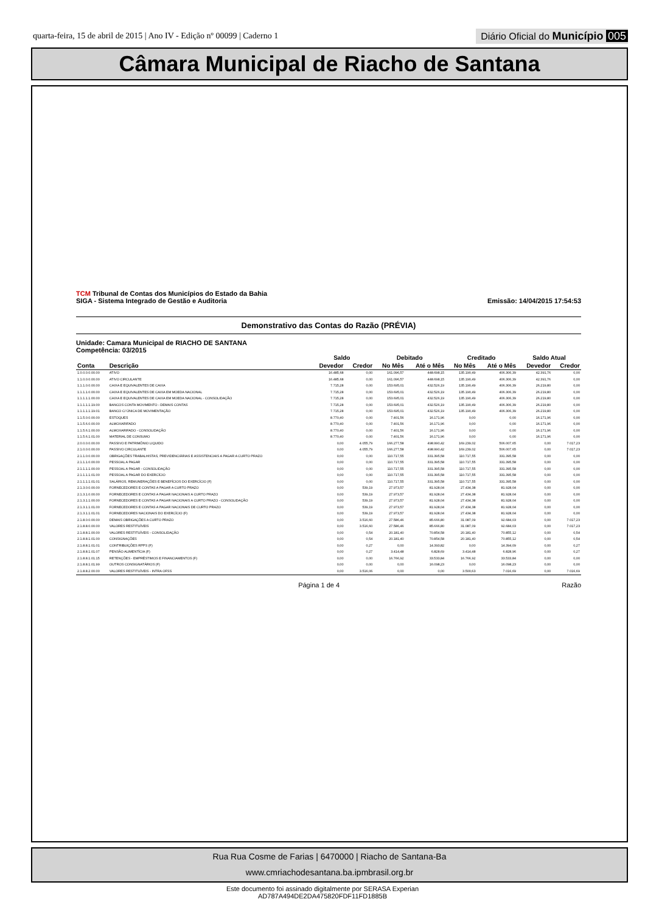quarta-feira, 15 de abril de 2015 | Ano IV - Edição nº 00099 | Caderno 1
Diário Oficial do Município 005
Câmara Municipal de Riacho de Santana
TCM Tribunal de Contas dos Municípios do Estado da Bahia
SIGA - Sistema Integrado de Gestão e Auditoria
Emissão: 14/04/2015 17:54:53
Demonstrativo das Contas do Razão (PRÉVIA)
Unidade: Camara Municipal de RIACHO DE SANTANA
Competência: 03/2015
| | | Saldo | | Debitado | | Creditado | | Saldo Atual | |
| --- | --- | --- | --- | --- | --- | --- | --- | --- | --- |
| Conta | Descrição | Devedor | Credor | No Mês | Até o Mês | No Mês | Até o Mês | Devedor | Credor |
| 1.0.0.0.0.00.00 | ATIVO | 16.485,68 | 0,00 | 161.096,57 | 448.698,15 | 135.190,49 | 406.306,39 | 42.391,76 | 0,00 |
| 1.1.0.0.0.00.00 | ATIVO CIRCULANTE | 16.485,68 | 0,00 | 161.096,57 | 448.698,15 | 135.190,49 | 406.306,39 | 42.391,76 | 0,00 |
| 1.1.1.0.0.00.00 | CAIXA E EQUIVALENTES DE CAIXA | 7.715,28 | 0,00 | 153.695,01 | 432.526,19 | 135.190,49 | 406.306,39 | 26.219,80 | 0,00 |
| 1.1.1.1.0.00.00 | CAIXA E EQUIVALENTES DE CAIXA EM MOEDA NACIONAL | 7.715,28 | 0,00 | 153.695,01 | 432.526,19 | 135.190,49 | 406.306,39 | 26.219,80 | 0,00 |
| 1.1.1.1.1.00.00 | CAIXA E EQUIVALENTES DE CAIXA EM MOEDA NACIONAL - CONSOLIDAÇÃO | 7.715,28 | 0,00 | 153.695,01 | 432.526,19 | 135.190,49 | 406.306,39 | 26.219,80 | 0,00 |
| 1.1.1.1.1.19.00 | BANCOS CONTA MOVIMENTO - DEMAIS CONTAS | 7.715,28 | 0,00 | 153.695,01 | 432.526,19 | 135.190,49 | 406.306,39 | 26.219,80 | 0,00 |
| 1.1.1.1.1.19.01 | BANCO C/ ÚNICA DE MOVIMENTAÇÃO | 7.715,28 | 0,00 | 153.695,01 | 432.526,19 | 135.190,49 | 406.306,39 | 26.219,80 | 0,00 |
| 1.1.5.0.0.00.00 | ESTOQUES | 8.770,40 | 0,00 | 7.401,56 | 16.171,96 | 0,00 | 0,00 | 16.171,96 | 0,00 |
| 1.1.5.6.0.00.00 | ALMOXARIFADO | 8.770,40 | 0,00 | 7.401,56 | 16.171,96 | 0,00 | 0,00 | 16.171,96 | 0,00 |
| 1.1.5.6.1.00.00 | ALMOXARIFADO - CONSOLIDAÇÃO | 8.770,40 | 0,00 | 7.401,56 | 16.171,96 | 0,00 | 0,00 | 16.171,96 | 0,00 |
| 1.1.5.6.1.01.00 | MATERIAL DE CONSUMO | 8.770,40 | 0,00 | 7.401,56 | 16.171,96 | 0,00 | 0,00 | 16.171,96 | 0,00 |
| 2.0.0.0.0.00.00 | PASSIVO E PATRIMÔNIO LIQUIDO | 0,00 | 4.055,79 | 166.277,58 | 498.990,42 | 169.239,02 | 506.007,65 | 0,00 | 7.017,23 |
| 2.1.0.0.0.00.00 | PASSIVO CIRCULANTE | 0,00 | 4.055,79 | 166.277,58 | 498.990,42 | 169.239,02 | 506.007,65 | 0,00 | 7.017,23 |
| 2.1.1.0.0.00.00 | OBRIGAÇÕES TRABALHISTAS, PREVIDENCIÁRIAS E ASSISTENCIAIS A PAGAR A CURTO PRAZO | 0,00 | 0,00 | 110.717,55 | 331.395,58 | 110.717,55 | 331.395,58 | 0,00 | 0,00 |
| 2.1.1.1.0.00.00 | PESSOAL A PAGAR | 0,00 | 0,00 | 110.717,55 | 331.395,58 | 110.717,55 | 331.395,58 | 0,00 | 0,00 |
| 2.1.1.1.1.00.00 | PESSOAL A PAGAR - CONSOLIDAÇÃO | 0,00 | 0,00 | 110.717,55 | 331.395,58 | 110.717,55 | 331.395,58 | 0,00 | 0,00 |
| 2.1.1.1.1.01.00 | PESSOAL A PAGAR DO EXERCÍCIO | 0,00 | 0,00 | 110.717,55 | 331.395,58 | 110.717,55 | 331.395,58 | 0,00 | 0,00 |
| 2.1.1.1.1.01.01 | SALÁRIOS, REMUNERAÇÕES E BENEFÍCIOS DO EXERCÍCIO (F) | 0,00 | 0,00 | 110.717,55 | 331.395,58 | 110.717,55 | 331.395,58 | 0,00 | 0,00 |
| 2.1.3.0.0.00.00 | FORNECEDORES E CONTAS A PAGAR A CURTO PRAZO | 0,00 | 539,19 | 27.973,57 | 81.928,04 | 27.434,38 | 81.928,04 | 0,00 | 0,00 |
| 2.1.3.1.0.00.00 | FORNECEDORES E CONTAS A PAGAR NACIONAIS A CURTO PRAZO | 0,00 | 539,19 | 27.973,57 | 81.928,04 | 27.434,38 | 81.928,04 | 0,00 | 0,00 |
| 2.1.3.1.1.00.00 | FORNECEDORES E CONTAS A PAGAR NACIONAIS A CURTO PRAZO - CONSOLIDAÇÃO | 0,00 | 539,19 | 27.973,57 | 81.928,04 | 27.434,38 | 81.928,04 | 0,00 | 0,00 |
| 2.1.3.1.1.01.00 | FORNECEDORES E CONTAS A PAGAR NACIONAIS DE CURTO PRAZO | 0,00 | 539,19 | 27.973,57 | 81.928,04 | 27.434,38 | 81.928,04 | 0,00 | 0,00 |
| 2.1.3.1.1.01.01 | FORNECEDORES NACIONAIS DO EXERCÍCIO (F) | 0,00 | 539,19 | 27.973,57 | 81.928,04 | 27.434,38 | 81.928,04 | 0,00 | 0,00 |
| 2.1.8.0.0.00.00 | DEMAIS OBRIGAÇÕES A CURTO PRAZO | 0,00 | 3.516,60 | 27.586,46 | 85.666,80 | 31.087,09 | 92.684,03 | 0,00 | 7.017,23 |
| 2.1.8.8.0.00.00 | VALORES RESTITUÍVEIS | 0,00 | 3.516,60 | 27.586,46 | 85.666,80 | 31.087,09 | 92.684,03 | 0,00 | 7.017,23 |
| 2.1.8.8.1.00.00 | VALORES RESTITUÍVEIS - CONSOLIDAÇÃO | 0,00 | 0,54 | 20.181,40 | 70.854,58 | 20.181,40 | 70.855,12 | 0,00 | 0,54 |
| 2.1.8.8.1.01.00 | CONSIGNAÇÕES | 0,00 | 0,54 | 20.181,40 | 70.854,58 | 20.181,40 | 70.855,12 | 0,00 | 0,54 |
| 2.1.8.8.1.01.01 | CONTRIBUIÇÕES RPPS (F) | 0,00 | 0,27 | 0,00 | 14.393,82 | 0,00 | 14.394,09 | 0,00 | 0,27 |
| 2.1.8.8.1.01.07 | PENSÃO ALIMENTÍCIA (F) | 0,00 | 0,27 | 3.414,48 | 6.828,69 | 3.414,48 | 6.828,96 | 0,00 | 0,27 |
| 2.1.8.8.1.01.15 | RETENÇÕES - EMPRÉSTIMOS E FINANCIAMENTOS (F) | 0,00 | 0,00 | 16.766,92 | 33.533,84 | 16.766,92 | 33.533,84 | 0,00 | 0,00 |
| 2.1.8.8.1.01.99 | OUTROS CONSIGNATÁRIOS (F) | 0,00 | 0,00 | 0,00 | 16.098,23 | 0,00 | 16.098,23 | 0,00 | 0,00 |
| 2.1.8.8.2.00.00 | VALORES RESTITUÍVEIS - INTRA OFSS | 0,00 | 3.516,06 | 0,00 | 0,00 | 3.500,63 | 7.016,69 | 0,00 | 7.016,69 |
Página 1 de 4 Razão
Rua Rua Cosme de Farias | 6470000 | Riacho de Santana-Ba
www.cmriachodesantana.ba.ipmbrasil.org.br
Este documento foi assinado digitalmente por SERASA Experian
AD787A494DE2DA475820FDF11FD1885B